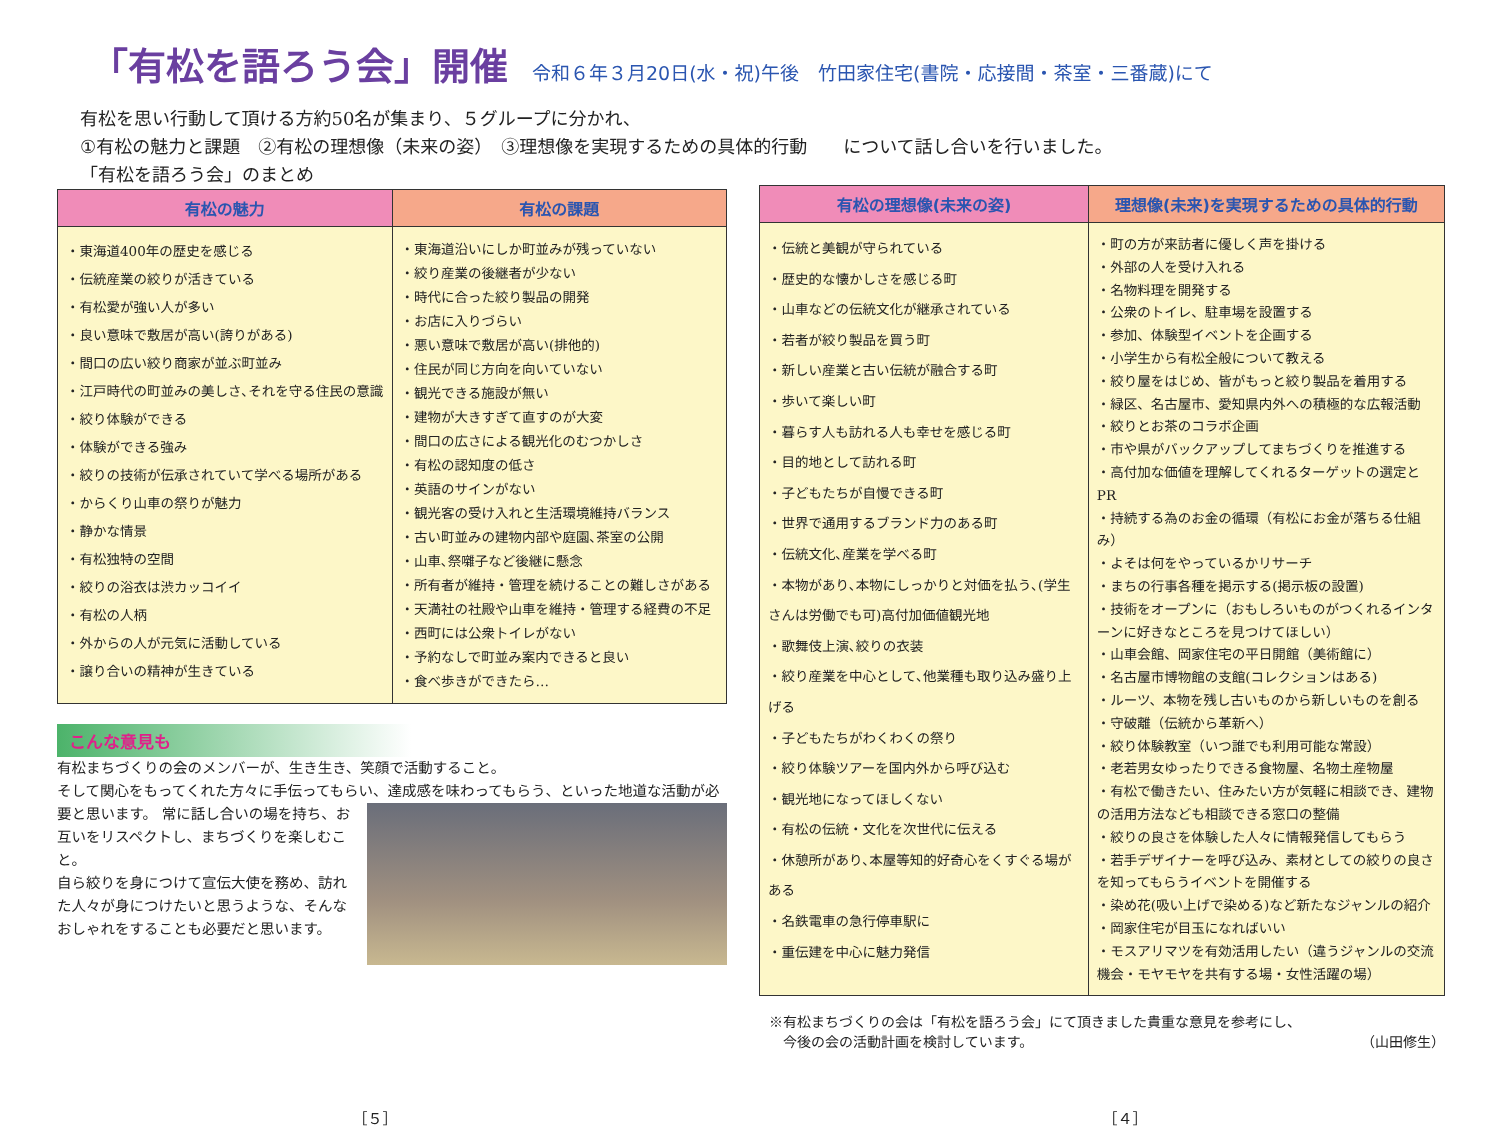「有松を語ろう会」開催
令和６年３月20日(水・祝)午後　竹田家住宅(書院・応接間・茶室・三番蔵)にて
有松を思い行動して頂ける方約50名が集まり、５グループに分かれ、
①有松の魅力と課題　②有松の理想像（未来の姿）　③理想像を実現するための具体的行動　　について話し合いを行いました。
「有松を語ろう会」のまとめ
| 有松の魅力 | 有松の課題 |
| --- | --- |
| ・東海道400年の歴史を感じる ・伝統産業の絞りが活きている ・有松愛が強い人が多い ・良い意味で敷居が高い(誇りがある) ・間口の広い絞り商家が並ぶ町並み ・江戸時代の町並みの美しさ､それを守る住民の意識 ・絞り体験ができる ・体験ができる強み ・絞りの技術が伝承されていて学べる場所がある ・からくり山車の祭りが魅力 ・静かな情景 ・有松独特の空間 ・絞りの浴衣は渋カッコイイ ・有松の人柄 ・外からの人が元気に活動している ・譲り合いの精神が生きている | ・東海道沿いにしか町並みが残っていない ・絞り産業の後継者が少ない ・時代に合った絞り製品の開発 ・お店に入りづらい ・悪い意味で敷居が高い(排他的) ・住民が同じ方向を向いていない ・観光できる施設が無い ・建物が大きすぎて直すのが大変 ・間口の広さによる観光化のむつかしさ ・有松の認知度の低さ ・英語のサインがない ・観光客の受け入れと生活環境維持バランス ・古い町並みの建物内部や庭園､茶室の公開 ・山車､祭囃子など後継に懸念 ・所有者が維持・管理を続けることの難しさがある ・天満社の社殿や山車を維持・管理する経費の不足 ・西町には公衆トイレがない ・予約なしで町並み案内できると良い ・食べ歩きができたら… |
こんな意見も
有松まちづくりの会のメンバーが、生き生き、笑顔で活動すること。
そして関心をもってくれた方々に手伝ってもらい、達成感を味わってもらう、といった地道な活動が必要と思います。
常に話し合いの場を持ち、お互いをリスペクトし、まちづくりを楽しむこと。
自ら絞りを身につけて宣伝大使を務め、訪れた人々が身につけたいと思うような、そんなおしゃれをすることも必要だと思います。
| 有松の理想像(未来の姿) | 理想像(未来)を実現するための具体的行動 |
| --- | --- |
| ・伝統と美観が守られている ・歴史的な懐かしさを感じる町 ・山車などの伝統文化が継承されている ・若者が絞り製品を買う町 ・新しい産業と古い伝統が融合する町 ・歩いて楽しい町 ・暮らす人も訪れる人も幸せを感じる町 ・目的地として訪れる町 ・子どもたちが自慢できる町 ・世界で通用するブランド力のある町 ・伝統文化､産業を学べる町 ・本物があり､本物にしっかりと対価を払う､(学生さんは労働でも可)高付加価値観光地 ・歌舞伎上演､絞りの衣装 ・絞り産業を中心として､他業種も取り込み盛り上げる ・子どもたちがわくわくの祭り ・絞り体験ツアーを国内外から呼び込む ・観光地になってほしくない ・有松の伝統・文化を次世代に伝える ・休憩所があり､本屋等知的好奇心をくすぐる場がある ・名鉄電車の急行停車駅に ・重伝建を中心に魅力発信 | ・町の方が来訪者に優しく声を掛ける ・外部の人を受け入れる ・名物料理を開発する ・公衆のトイレ、駐車場を設置する ・参加、体験型イベントを企画する ・小学生から有松全般について教える ・絞り屋をはじめ、皆がもっと絞り製品を着用する ・緑区、名古屋市、愛知県内外への積極的な広報活動 ・絞りとお茶のコラボ企画 ・市や県がバックアップしてまちづくりを推進する ・高付加な価値を理解してくれるターゲットの選定とPR ・持続する為のお金の循環（有松にお金が落ちる仕組み） ・よそは何をやっているかリサーチ ・まちの行事各種を掲示する(掲示板の設置) ・技術をオープンに（おもしろいものがつくれるインターンに好きなところを見つけてほしい） ・山車会館、岡家住宅の平日開館（美術館に） ・名古屋市博物館の支館(コレクションはある) ・ルーツ、本物を残し古いものから新しいものを創る ・守破離（伝統から革新へ） ・絞り体験教室（いつ誰でも利用可能な常設） ・老若男女ゆったりできる食物屋、名物土産物屋 ・有松で働きたい、住みたい方が気軽に相談でき、建物の活用方法なども相談できる窓口の整備 ・絞りの良さを体験した人々に情報発信してもらう ・若手デザイナーを呼び込み、素材としての絞りの良さを知ってもらうイベントを開催する ・染め花(吸い上げで染める)など新たなジャンルの紹介 ・岡家住宅が目玉になればいい ・モスアリマツを有効活用したい（違うジャンルの交流機会・モヤモヤを共有する場・女性活躍の場） |
※有松まちづくりの会は「有松を語ろう会」にて頂きました貴重な意見を参考にし、
　今後の会の活動計画を検討しています。 （山田修生）
［５］ ［４］